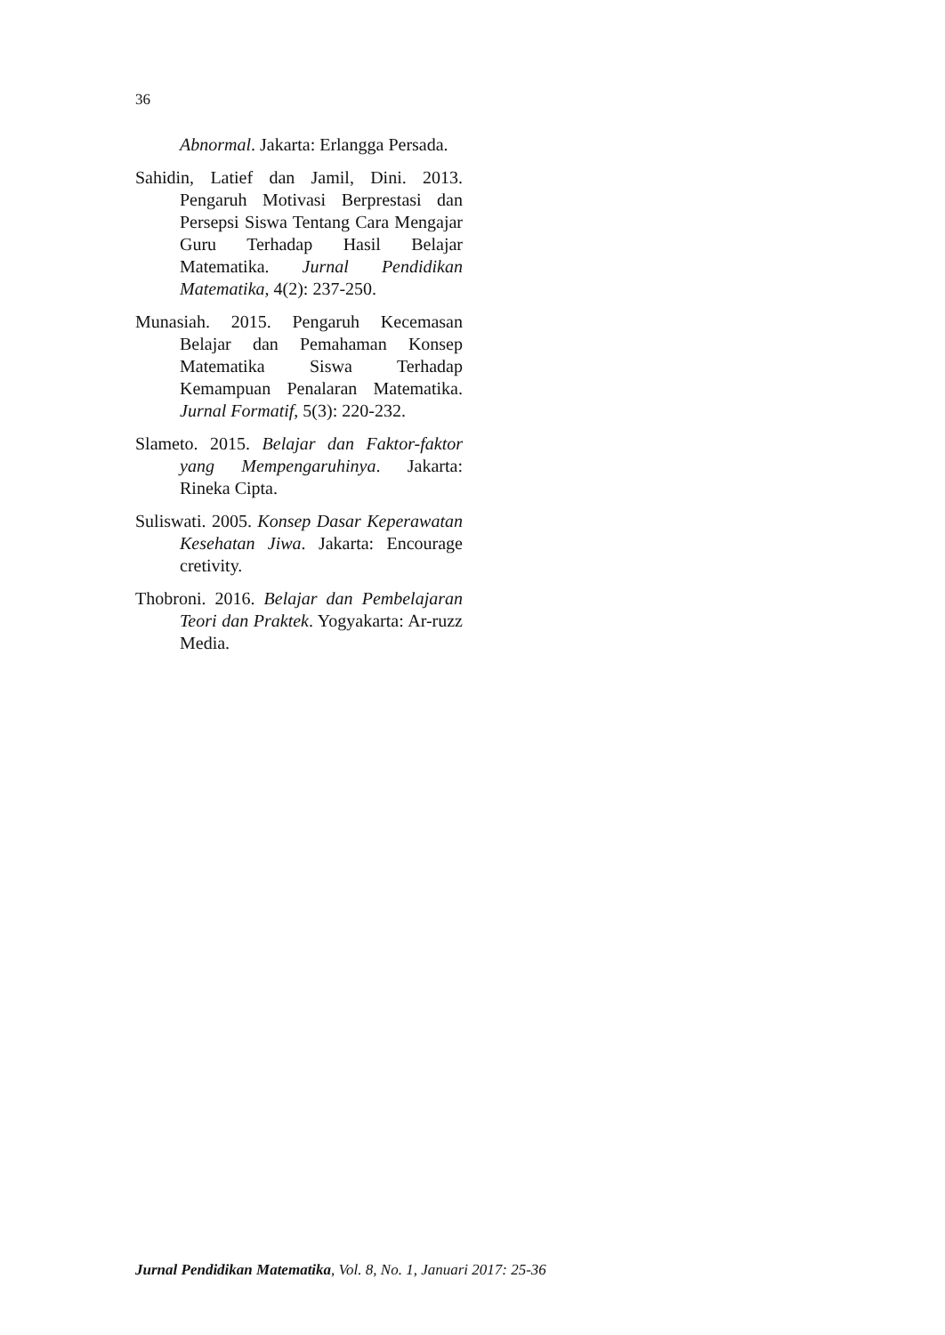36
Abnormal. Jakarta: Erlangga Persada.
Sahidin, Latief dan Jamil, Dini. 2013. Pengaruh Motivasi Berprestasi dan Persepsi Siswa Tentang Cara Mengajar Guru Terhadap Hasil Belajar Matematika. Jurnal Pendidikan Matematika, 4(2): 237-250.
Munasiah. 2015. Pengaruh Kecemasan Belajar dan Pemahaman Konsep Matematika Siswa Terhadap Kemampuan Penalaran Matematika. Jurnal Formatif, 5(3): 220-232.
Slameto. 2015. Belajar dan Faktor-faktor yang Mempengaruhinya. Jakarta: Rineka Cipta.
Suliswati. 2005. Konsep Dasar Keperawatan Kesehatan Jiwa. Jakarta: Encourage cretivity.
Thobroni. 2016. Belajar dan Pembelajaran Teori dan Praktek. Yogyakarta: Ar-ruzz Media.
Jurnal Pendidikan Matematika, Vol. 8, No. 1, Januari 2017: 25-36